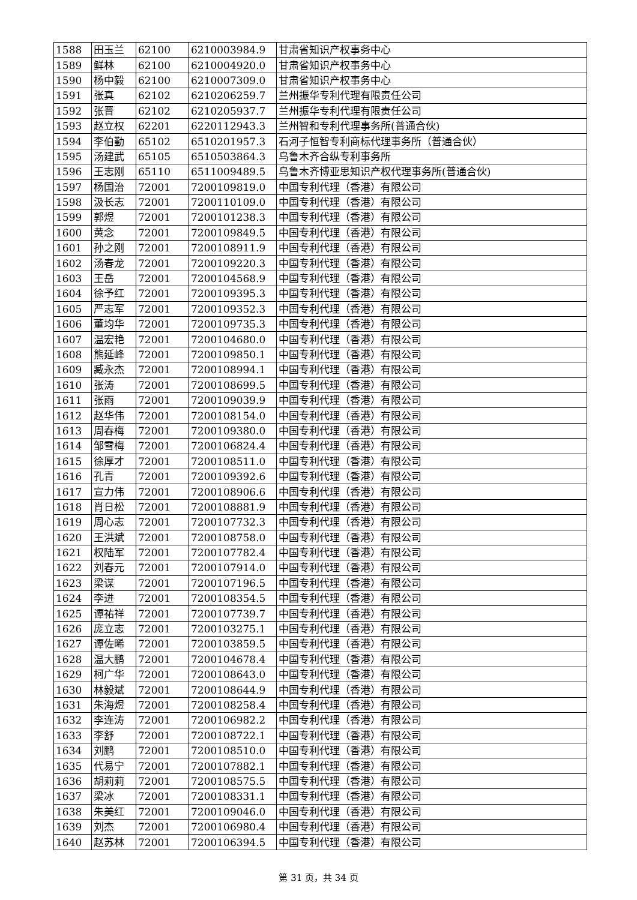| 1588 | 田玉兰 | 62100 | 6210003984.9 | 甘肃省知识产权事务中心 |
| 1589 | 鲜林 | 62100 | 6210004920.0 | 甘肃省知识产权事务中心 |
| 1590 | 杨中毅 | 62100 | 6210007309.0 | 甘肃省知识产权事务中心 |
| 1591 | 张真 | 62102 | 6210206259.7 | 兰州振华专利代理有限责任公司 |
| 1592 | 张晋 | 62102 | 6210205937.7 | 兰州振华专利代理有限责任公司 |
| 1593 | 赵立权 | 62201 | 6220112943.3 | 兰州智和专利代理事务所(普通合伙) |
| 1594 | 李伯勤 | 65102 | 6510201957.3 | 石河子恒智专利商标代理事务所（普通合伙） |
| 1595 | 汤建武 | 65105 | 6510503864.3 | 乌鲁木齐合纵专利事务所 |
| 1596 | 王志刚 | 65110 | 6511009489.5 | 乌鲁木齐博亚思知识产权代理事务所(普通合伙) |
| 1597 | 杨国治 | 72001 | 7200109819.0 | 中国专利代理（香港）有限公司 |
| 1598 | 汲长志 | 72001 | 7200110109.0 | 中国专利代理（香港）有限公司 |
| 1599 | 郭煜 | 72001 | 7200101238.3 | 中国专利代理（香港）有限公司 |
| 1600 | 黄念 | 72001 | 7200109849.5 | 中国专利代理（香港）有限公司 |
| 1601 | 孙之刚 | 72001 | 7200108911.9 | 中国专利代理（香港）有限公司 |
| 1602 | 汤春龙 | 72001 | 7200109220.3 | 中国专利代理（香港）有限公司 |
| 1603 | 王岳 | 72001 | 7200104568.9 | 中国专利代理（香港）有限公司 |
| 1604 | 徐予红 | 72001 | 7200109395.3 | 中国专利代理（香港）有限公司 |
| 1605 | 严志军 | 72001 | 7200109352.3 | 中国专利代理（香港）有限公司 |
| 1606 | 董均华 | 72001 | 7200109735.3 | 中国专利代理（香港）有限公司 |
| 1607 | 温宏艳 | 72001 | 7200104680.0 | 中国专利代理（香港）有限公司 |
| 1608 | 熊延峰 | 72001 | 7200109850.1 | 中国专利代理（香港）有限公司 |
| 1609 | 臧永杰 | 72001 | 7200108994.1 | 中国专利代理（香港）有限公司 |
| 1610 | 张涛 | 72001 | 7200108699.5 | 中国专利代理（香港）有限公司 |
| 1611 | 张雨 | 72001 | 7200109039.9 | 中国专利代理（香港）有限公司 |
| 1612 | 赵华伟 | 72001 | 7200108154.0 | 中国专利代理（香港）有限公司 |
| 1613 | 周春梅 | 72001 | 7200109380.0 | 中国专利代理（香港）有限公司 |
| 1614 | 邹雪梅 | 72001 | 7200106824.4 | 中国专利代理（香港）有限公司 |
| 1615 | 徐厚才 | 72001 | 7200108511.0 | 中国专利代理（香港）有限公司 |
| 1616 | 孔青 | 72001 | 7200109392.6 | 中国专利代理（香港）有限公司 |
| 1617 | 宣力伟 | 72001 | 7200108906.6 | 中国专利代理（香港）有限公司 |
| 1618 | 肖日松 | 72001 | 7200108881.9 | 中国专利代理（香港）有限公司 |
| 1619 | 周心志 | 72001 | 7200107732.3 | 中国专利代理（香港）有限公司 |
| 1620 | 王洪斌 | 72001 | 7200108758.0 | 中国专利代理（香港）有限公司 |
| 1621 | 权陆军 | 72001 | 7200107782.4 | 中国专利代理（香港）有限公司 |
| 1622 | 刘春元 | 72001 | 7200107914.0 | 中国专利代理（香港）有限公司 |
| 1623 | 梁谋 | 72001 | 7200107196.5 | 中国专利代理（香港）有限公司 |
| 1624 | 李进 | 72001 | 7200108354.5 | 中国专利代理（香港）有限公司 |
| 1625 | 谭祐祥 | 72001 | 7200107739.7 | 中国专利代理（香港）有限公司 |
| 1626 | 庞立志 | 72001 | 7200103275.1 | 中国专利代理（香港）有限公司 |
| 1627 | 谭佐晞 | 72001 | 7200103859.5 | 中国专利代理（香港）有限公司 |
| 1628 | 温大鹏 | 72001 | 7200104678.4 | 中国专利代理（香港）有限公司 |
| 1629 | 柯广华 | 72001 | 7200108643.0 | 中国专利代理（香港）有限公司 |
| 1630 | 林毅斌 | 72001 | 7200108644.9 | 中国专利代理（香港）有限公司 |
| 1631 | 朱海煜 | 72001 | 7200108258.4 | 中国专利代理（香港）有限公司 |
| 1632 | 李连涛 | 72001 | 7200106982.2 | 中国专利代理（香港）有限公司 |
| 1633 | 李舒 | 72001 | 7200108722.1 | 中国专利代理（香港）有限公司 |
| 1634 | 刘鹏 | 72001 | 7200108510.0 | 中国专利代理（香港）有限公司 |
| 1635 | 代易宁 | 72001 | 7200107882.1 | 中国专利代理（香港）有限公司 |
| 1636 | 胡莉莉 | 72001 | 7200108575.5 | 中国专利代理（香港）有限公司 |
| 1637 | 梁冰 | 72001 | 7200108331.1 | 中国专利代理（香港）有限公司 |
| 1638 | 朱美红 | 72001 | 7200109046.0 | 中国专利代理（香港）有限公司 |
| 1639 | 刘杰 | 72001 | 7200106980.4 | 中国专利代理（香港）有限公司 |
| 1640 | 赵苏林 | 72001 | 7200106394.5 | 中国专利代理（香港）有限公司 |
第 31 页，共 34 页